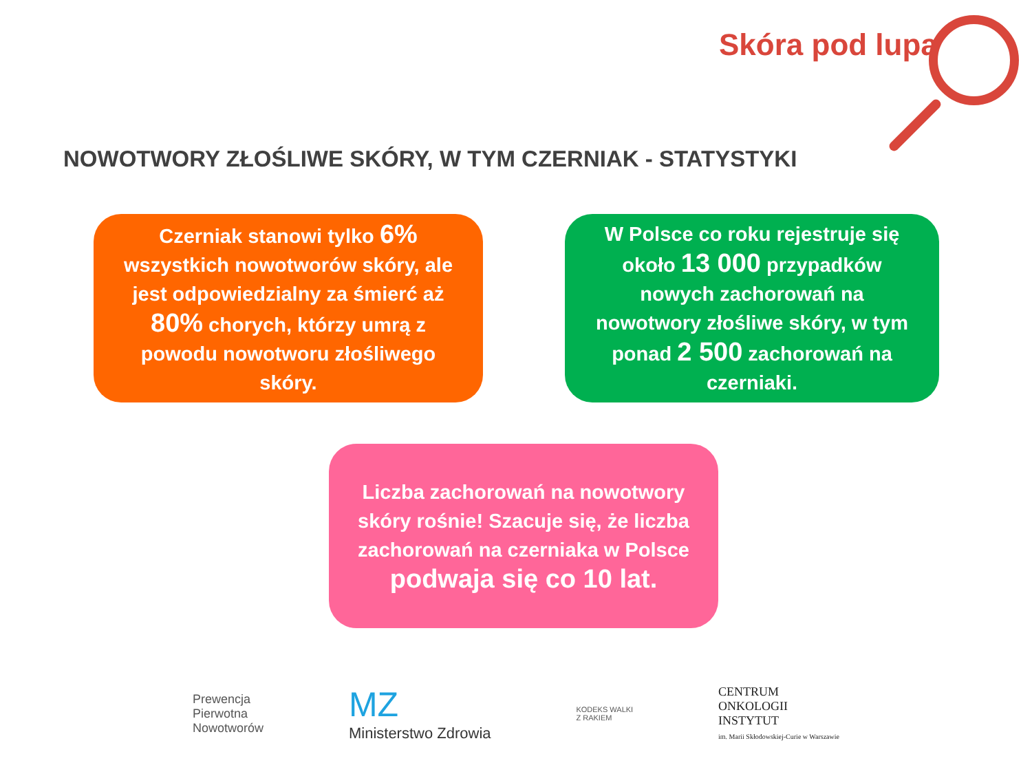Skóra pod lupą
NOWOTWORY ZŁOŚLIWE SKÓRY, W TYM CZERNIAK - STATYSTYKI
Czerniak stanowi tylko 6% wszystkich nowotworów skóry, ale jest odpowiedzialny za śmierć aż 80% chorych, którzy umrą z powodu nowotworu złośliwego skóry.
W Polsce co roku rejestruje się około 13 000 przypadków nowych zachorowań na nowotwory złośliwe skóry, w tym ponad 2 500 zachorowań na czerniaki.
Liczba zachorowań na nowotwory skóry rośnie! Szacuje się, że liczba zachorowań na czerniaka w Polsce podwaja się co 10 lat.
Prewencja
Pierwotna
Nowotworów
MZ
Ministerstwo Zdrowia
KODEKS WALKI
Z RAKIEM
CENTRUM
ONKOLOGII
INSTYTUT
im. Marii Skłodowskiej-Curie w Warszawie